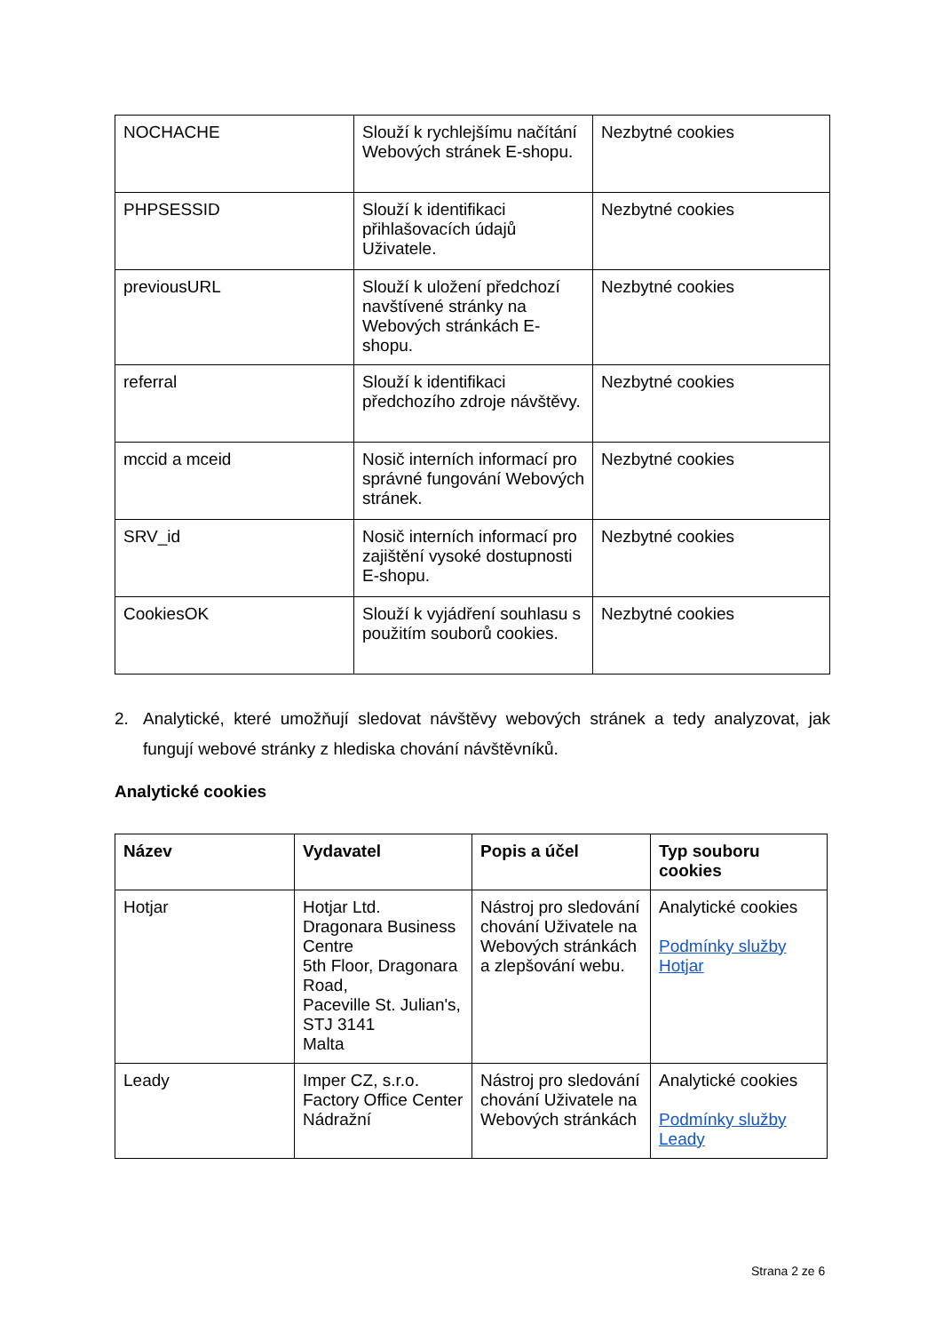| NOCHACHE | Slouží k rychlejšímu načítání Webových stránek E-shopu. | Nezbytné cookies |
| PHPSESSID | Slouží k identifikaci přihlašovacích údajů Uživatele. | Nezbytné cookies |
| previousURL | Slouží k uložení předchozí navštívené stránky na Webových stránkách E-shopu. | Nezbytné cookies |
| referral | Slouží k identifikaci předchozího zdroje návštěvy. | Nezbytné cookies |
| mccid a mceid | Nosič interních informací pro správné fungování Webových stránek. | Nezbytné cookies |
| SRV_id | Nosič interních informací pro zajištění vysoké dostupnosti E-shopu. | Nezbytné cookies |
| CookiesOK | Slouží k vyjádření souhlasu s použitím souborů cookies. | Nezbytné cookies |
2. Analytické, které umožňují sledovat návštěvy webových stránek a tedy analyzovat, jak fungují webové stránky z hlediska chování návštěvníků.
Analytické cookies
| Název | Vydavatel | Popis a účel | Typ souboru cookies |
| --- | --- | --- | --- |
| Hotjar | Hotjar Ltd. Dragonara Business Centre 5th Floor, Dragonara Road, Paceville St. Julian's, STJ 3141 Malta | Nástroj pro sledování chování Uživatele na Webových stránkách a zlepšování webu. | Analytické cookies Podmínky služby Hotjar |
| Leady | Imper CZ, s.r.o. Factory Office Center Nádražní | Nástroj pro sledování chování Uživatele na Webových stránkách | Analytické cookies Podmínky služby Leady |
Strana 2 ze 6